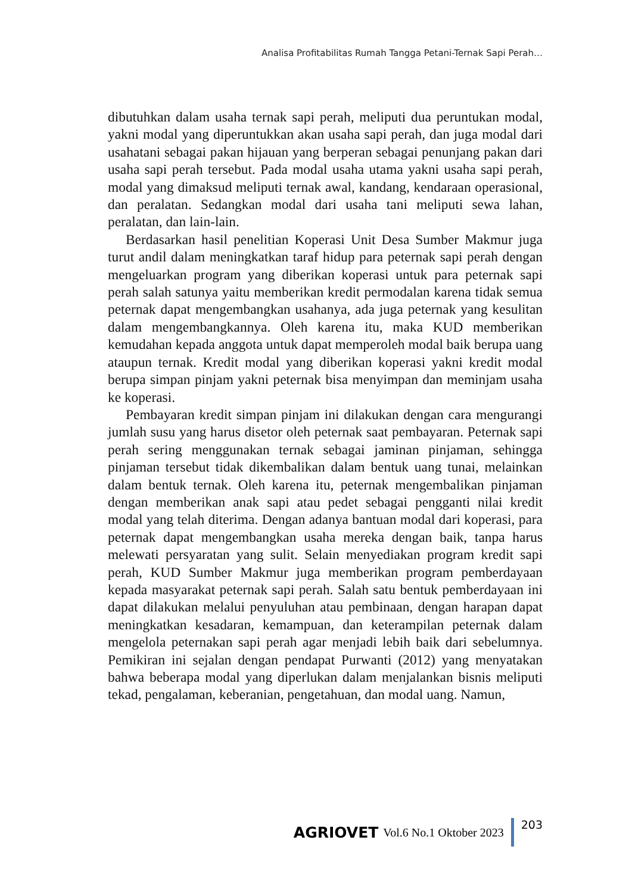Analisa Profitabilitas Rumah Tangga Petani-Ternak Sapi Perah…
dibutuhkan dalam usaha ternak sapi perah, meliputi dua peruntukan modal, yakni modal yang diperuntukkan akan usaha sapi perah, dan juga modal dari usahatani sebagai pakan hijauan yang berperan sebagai penunjang pakan dari usaha sapi perah tersebut. Pada modal usaha utama yakni usaha sapi perah, modal yang dimaksud meliputi ternak awal, kandang, kendaraan operasional, dan peralatan. Sedangkan modal dari usaha tani meliputi sewa lahan, peralatan, dan lain-lain.
Berdasarkan hasil penelitian Koperasi Unit Desa Sumber Makmur juga turut andil dalam meningkatkan taraf hidup para peternak sapi perah dengan mengeluarkan program yang diberikan koperasi untuk para peternak sapi perah salah satunya yaitu memberikan kredit permodalan karena tidak semua peternak dapat mengembangkan usahanya, ada juga peternak yang kesulitan dalam mengembangkannya. Oleh karena itu, maka KUD memberikan kemudahan kepada anggota untuk dapat memperoleh modal baik berupa uang ataupun ternak. Kredit modal yang diberikan koperasi yakni kredit modal berupa simpan pinjam yakni peternak bisa menyimpan dan meminjam usaha ke koperasi.
Pembayaran kredit simpan pinjam ini dilakukan dengan cara mengurangi jumlah susu yang harus disetor oleh peternak saat pembayaran. Peternak sapi perah sering menggunakan ternak sebagai jaminan pinjaman, sehingga pinjaman tersebut tidak dikembalikan dalam bentuk uang tunai, melainkan dalam bentuk ternak. Oleh karena itu, peternak mengembalikan pinjaman dengan memberikan anak sapi atau pedet sebagai pengganti nilai kredit modal yang telah diterima. Dengan adanya bantuan modal dari koperasi, para peternak dapat mengembangkan usaha mereka dengan baik, tanpa harus melewati persyaratan yang sulit. Selain menyediakan program kredit sapi perah, KUD Sumber Makmur juga memberikan program pemberdayaan kepada masyarakat peternak sapi perah. Salah satu bentuk pemberdayaan ini dapat dilakukan melalui penyuluhan atau pembinaan, dengan harapan dapat meningkatkan kesadaran, kemampuan, dan keterampilan peternak dalam mengelola peternakan sapi perah agar menjadi lebih baik dari sebelumnya. Pemikiran ini sejalan dengan pendapat Purwanti (2012) yang menyatakan bahwa beberapa modal yang diperlukan dalam menjalankan bisnis meliputi tekad, pengalaman, keberanian, pengetahuan, dan modal uang. Namun,
AGRIOVET Vol.6 No.1 Oktober 2023 203